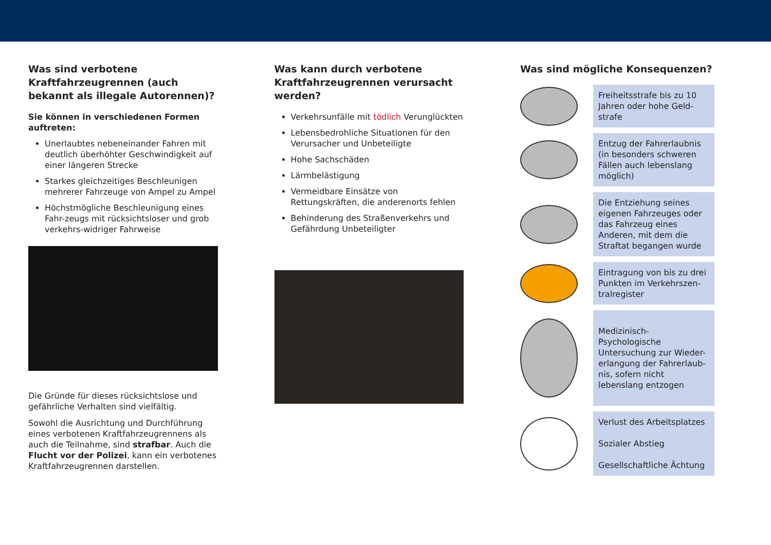Was sind verbotene Kraftfahrzeugrennen (auch bekannt als illegale Autorennen)?
Sie können in verschiedenen Formen auftreten:
Unerlaubtes nebeneinander Fahren mit deutlich überhöhter Geschwindigkeit auf einer längeren Strecke
Starkes gleichzeitiges Beschleunigen mehrerer Fahrzeuge von Ampel zu Ampel
Höchstmögliche Beschleunigung eines Fahr-zeugs mit rücksichtsloser und grob verkehrs-widriger Fahrweise
Die Gründe für dieses rücksichtslose und gefährliche Verhalten sind vielfältig.
Sowohl die Ausrichtung und Durchführung eines verbotenen Kraftfahrzeugrennens als auch die Teilnahme, sind strafbar. Auch die Flucht vor der Polizei, kann ein verbotenes Kraftfahrzeugrennen darstellen.
Was kann durch verbotene Kraftfahrzeugrennen verursacht werden?
Verkehrsunfälle mit tödlich Verunglückten
Lebensbedrohliche Situationen für den Verursacher und Unbeteiligte
Hohe Sachschäden
Lärmbelästigung
Vermeidbare Einsätze von Rettungskräften, die anderenorts fehlen
Behinderung des Straßenverkehrs und Gefährdung Unbeteiligter
Was sind mögliche Konsequenzen?
Freiheitsstrafe bis zu 10 Jahren oder hohe Geld-strafe
Entzug der Fahrerlaubnis (in besonders schweren Fällen auch lebenslang möglich)
Die Entziehung seines eigenen Fahrzeuges oder das Fahrzeug eines Anderen, mit dem die Straftat begangen wurde
Eintragung von bis zu drei Punkten im Verkehrszen-tralregister
Medizinisch-Psychologische Untersuchung zur Wieder-erlangung der Fahrerlaub-nis, sofern nicht lebenslang entzogen
Verlust des Arbeitsplatzes
Sozialer Abstieg
Gesellschaftliche Ächtung